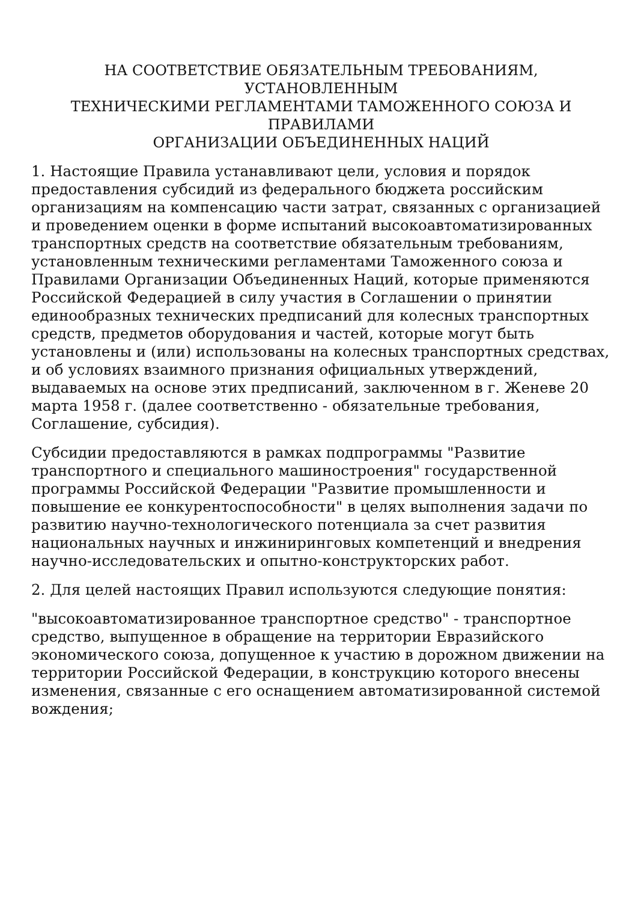НА СООТВЕТСТВИЕ ОБЯЗАТЕЛЬНЫМ ТРЕБОВАНИЯМ,
УСТАНОВЛЕННЫМ
ТЕХНИЧЕСКИМИ РЕГЛАМЕНТАМИ ТАМОЖЕННОГО СОЮЗА И
ПРАВИЛАМИ
ОРГАНИЗАЦИИ ОБЪЕДИНЕННЫХ НАЦИЙ
1. Настоящие Правила устанавливают цели, условия и порядок предоставления субсидий из федерального бюджета российским организациям на компенсацию части затрат, связанных с организацией и проведением оценки в форме испытаний высокоавтоматизированных транспортных средств на соответствие обязательным требованиям, установленным техническими регламентами Таможенного союза и Правилами Организации Объединенных Наций, которые применяются Российской Федерацией в силу участия в Соглашении о принятии единообразных технических предписаний для колесных транспортных средств, предметов оборудования и частей, которые могут быть установлены и (или) использованы на колесных транспортных средствах, и об условиях взаимного признания официальных утверждений, выдаваемых на основе этих предписаний, заключенном в г. Женеве 20 марта 1958 г. (далее соответственно - обязательные требования, Соглашение, субсидия).
Субсидии предоставляются в рамках подпрограммы "Развитие транспортного и специального машиностроения" государственной программы Российской Федерации "Развитие промышленности и повышение ее конкурентоспособности" в целях выполнения задачи по развитию научно-технологического потенциала за счет развития национальных научных и инжиниринговых компетенций и внедрения научно-исследовательских и опытно-конструкторских работ.
2. Для целей настоящих Правил используются следующие понятия:
"высокоавтоматизированное транспортное средство" - транспортное средство, выпущенное в обращение на территории Евразийского экономического союза, допущенное к участию в дорожном движении на территории Российской Федерации, в конструкцию которого внесены изменения, связанные с его оснащением автоматизированной системой вождения;